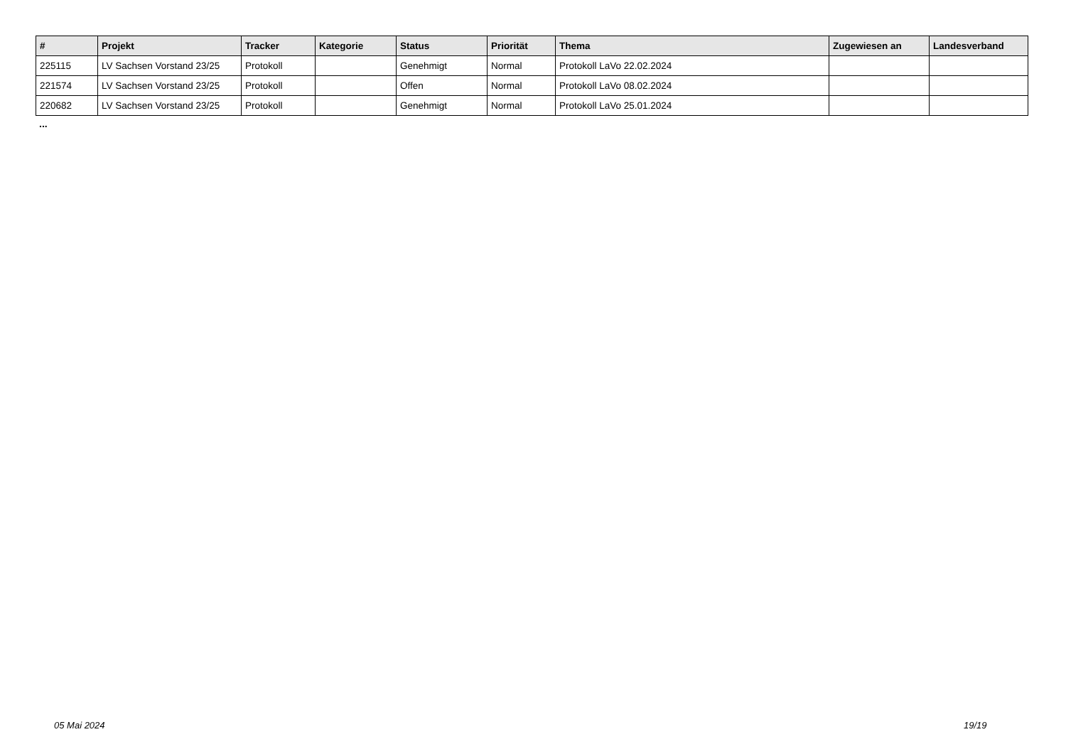| # | Projekt | Tracker | Kategorie | Status | Priorität | Thema | Zugewiesen an | Landesverband |
| --- | --- | --- | --- | --- | --- | --- | --- | --- |
| 225115 | LV Sachsen Vorstand 23/25 | Protokoll | | Genehmigt | Normal | Protokoll LaVo 22.02.2024 | | |
| 221574 | LV Sachsen Vorstand 23/25 | Protokoll | | Offen | Normal | Protokoll LaVo 08.02.2024 | | |
| 220682 | LV Sachsen Vorstand 23/25 | Protokoll | | Genehmigt | Normal | Protokoll LaVo 25.01.2024 | | |
...
05 Mai 2024 19/19